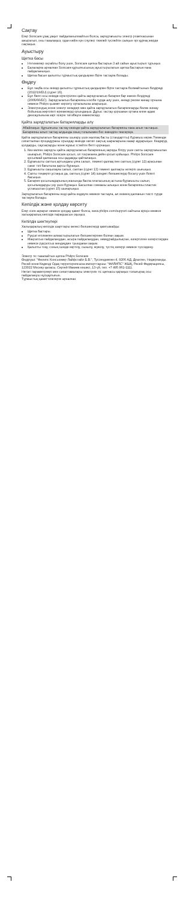Сақтау
Егер Sonicare ұзақ уақыт пайдаланылмайтын болса, зарядтағышты электр розеткасынан ажыратып, оны тазалаңыз, одан кейін күн сәулесі тікелей түспейтін салқын әрі құрғақ жерде сақтаңыз.
Ауыстыру
Щетка басы
Нәтижелер оңтайлы болу үшін, Sonicare щетка бастарын 3 ай сайын ауыстырып тұрыңыз.
Балаларға арналған Sonicare құрылғысының ауыстырылатын щетка бастарын ғана пайдаланыңыз.
Щетка басын қалыпты тұрмыстық қалдықпен бірге тастауға болады.
Өңдеу
Бұл таңба осы өнімді қалыпты тұрмыстық қалдықпен бірге тастауға болмайтынын білдіреді (2012/19/EU) (сурет 16).
Бұл белгі осы өнімде кіріктірілген қайта зарядталатын батарея бар екенін білдіреді (2006/66/EC). Зарядталатын батареяны кәсіби түрде алу үшін, өнімді ресми жинау орнына немесе Philips қызмет көрсету орталығына апарыңыз.
Электрондық және электр өнімдері мен қайта зарядталатын батареяларды бөлек жинау бойынша жергілікті ережелерді орындаңыз. Дұрыс тастау қоршаған ортаға және адам денсаулығына кері әсерін тигізбеуге көмектеседі.
Қайта зарядталатын батареяларды алу
Абайлаңыз: Құрылғыны тастау кезінде қайта зарядталатын батареяны ғана алып тастаңыз. Батареяны алып тастау алдында оның толығымен бос екендігін тексеріңіз.
Қайта зарядталатын батареяны шығару үшін жалпақ басты (стандартты) бұрағыш керек.Төменде сипатталған процедураны орындау кезінде негізгі сақтық шараларына назар аударыңыз. Көздерді, қолдарды, саусақтарды және жұмыс істейтін бетті қорғаңыз.
1. Кез келген зарядты қайта зарядталатын батареяның заряды бітіру үшін сапты зарядтағыштан шығарып, Philips Sonicare қосып, ол тоқтағанға дейін қосып қойыңыз. Philips Sonicare қосылмай қалғанша осы қадамды қайталаңыз.
2. Бұрағышты саптың артындағы ұяға салып, төменгі қалпақ пен саптың (сурет 12) арасынан сағат тілі бағытына қарсы бұраңыз.
3. Бұрағышты саңылауға салып, саптан (сурет 13) төменгі қалпақты көтеріп шығыңыз.
4. Сапты төңкеріп ұстаңыз да, саптың (сурет 14) ішіндегі бөлшектерді босату үшін білікті басыңыз.
5. Батарея қосылымдарының жанында баспа платасының астына бұрағышты салып, қосылымдарды үзу үшін бұраңыз. Басылған схеманы алыңыз және батареяны пластик ұстағыштан (сурет 15) шығарыңыз.
Зарядталатын батареяны енді қайта өңдеуге немесе тастауға, ал өнімнің қалғанын тиісті түрде тастауға болады.
Кепілдік және қолдау көрсету
Егер сізге ақпарат немесе қолдау қажет болса, www.philips.com/support сайтына кіріңіз немесе халықаралық кепілдік парақшасын оқыңыз.
Кепілдік шектеулері
Халықаралық кепілдік шарттары келесі бөлшектерді қамтымайды:
Щетка бастары.
Рұқсат етілмеген алмастырылатын бөлшектерінен болған зақым.
Мақсатсыз пайдаланудан, асыра пайдаланудан, немқұрайдылықтан, өзгертілген өзгерістерден немесе рұқсатсыз жөндеуден туындаған зақым.
Қалыпты тозу, соның ішінде кертілу, сызылу, мүжілу, түстің өзгеруі немесе түссіздену.
Электр тіс тазалайтын щетка Philips Sonicare
Өндіруші: "Филипс Консьюмер Лайфстайл Б.В.", Туссендиепен 4, 9206 АД, Драхтен, Нидерланды.
Ресей және Кеденді Одақ территориясына импорттаушы: "ФИЛИПС" ЖШҚ, Ресей Федерациясы, 123022 Мәскеу қаласы, Сергей Макеев көшесі, 13-үй, тел. +7 495 961-1111.
Негізгі параметрлері мен сипаттамалары электрлік тіс щеткасы қараңыз толығырақ осы
пайдалануш нұсқаулығын.
Тұрмыстық қажеттіліктерге арналған